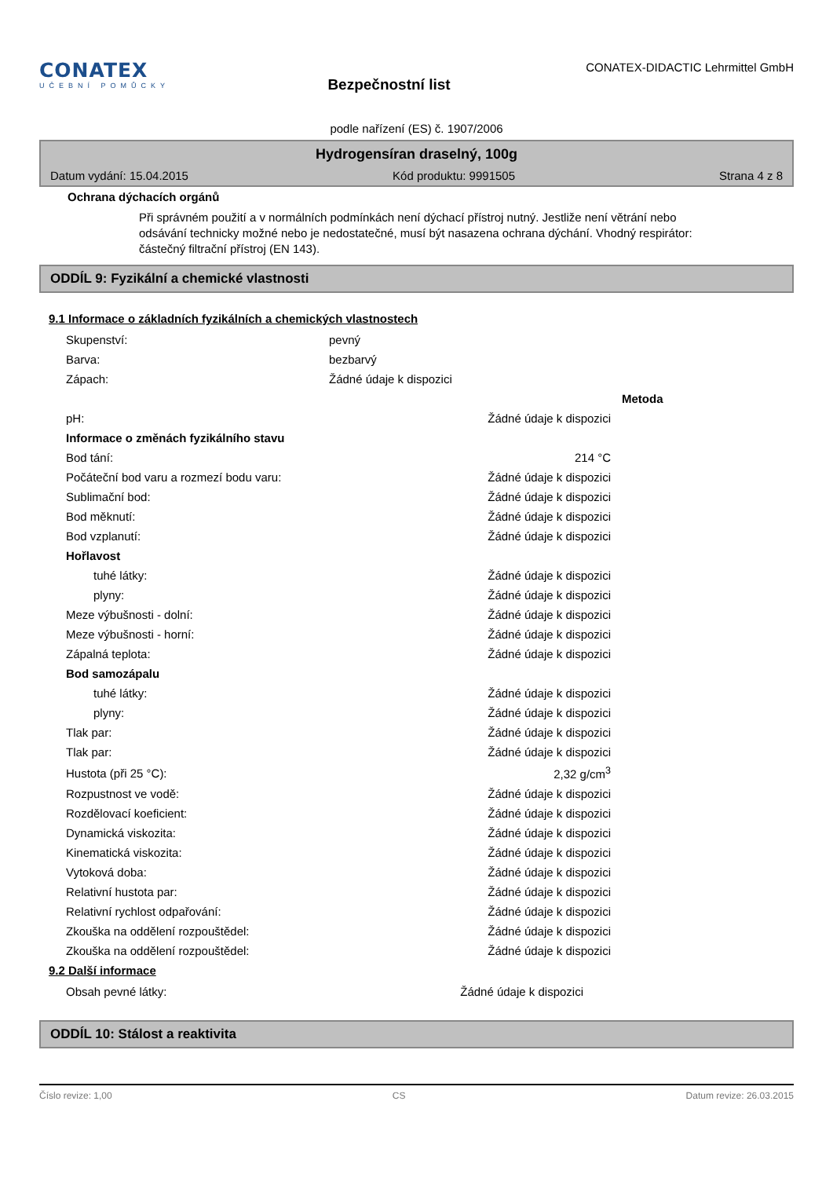CONATEX
UČEBNÍ POMŮCKY
Bezpečnostní list
CONATEX-DIDACTIC Lehrmittel GmbH
podle nařízení (ES) č. 1907/2006
Hydrogensíran draselný, 100g
Datum vydání: 15.04.2015 Kód produktu: 9991505 Strana 4 z 8
Ochrana dýchacích orgánů
Při správném použití a v normálních podmínkách není dýchací přístroj nutný. Jestliže není větrání nebo odsávání technicky možné nebo je nedostatečné, musí být nasazena ochrana dýchání. Vhodný respirátor: částečný filtrační přístroj (EN 143).
ODDÍL 9: Fyzikální a chemické vlastnosti
9.1 Informace o základních fyzikálních a chemických vlastnostech
| Skupenství: | pevný | | |
| Barva: | bezbarvý | | |
| Zápach: | Žádné údaje k dispozici | | |
| | | | Metoda |
| pH: | | Žádné údaje k dispozici | |
| Informace o změnách fyzikálního stavu | | | |
| Bod tání: | | 214 °C | |
| Počáteční bod varu a rozmezí bodu varu: | | Žádné údaje k dispozici | |
| Sublimační bod: | | Žádné údaje k dispozici | |
| Bod měknutí: | | Žádné údaje k dispozici | |
| Bod vzplanutí: | | Žádné údaje k dispozici | |
| Hořlavost | | | |
| tuhé látky: | | Žádné údaje k dispozici | |
| plyny: | | Žádné údaje k dispozici | |
| Meze výbušnosti - dolní: | | Žádné údaje k dispozici | |
| Meze výbušnosti - horní: | | Žádné údaje k dispozici | |
| Zápalná teplota: | | Žádné údaje k dispozici | |
| Bod samozápalu | | | |
| tuhé látky: | | Žádné údaje k dispozici | |
| plyny: | | Žádné údaje k dispozici | |
| Tlak par: | | Žádné údaje k dispozici | |
| Tlak par: | | Žádné údaje k dispozici | |
| Hustota (při 25 °C): | | 2,32 g/cm<sup>3</sup> | |
| Rozpustnost ve vodě: | | Žádné údaje k dispozici | |
| Rozdělovací koeficient: | | Žádné údaje k dispozici | |
| Dynamická viskozita: | | Žádné údaje k dispozici | |
| Kinematická viskozita: | | Žádné údaje k dispozici | |
| Vytoková doba: | | Žádné údaje k dispozici | |
| Relativní hustota par: | | Žádné údaje k dispozici | |
| Relativní rychlost odpařování: | | Žádné údaje k dispozici | |
| Zkouška na oddělení rozpouštědel: | | Žádné údaje k dispozici | |
| Zkouška na oddělení rozpouštědel: | | Žádné údaje k dispozici | |
9.2 Další informace
| Obsah pevné látky: | | Žádné údaje k dispozici |
ODDÍL 10: Stálost a reaktivita
Číslo revize: 1,00 CS Datum revize: 26.03.2015